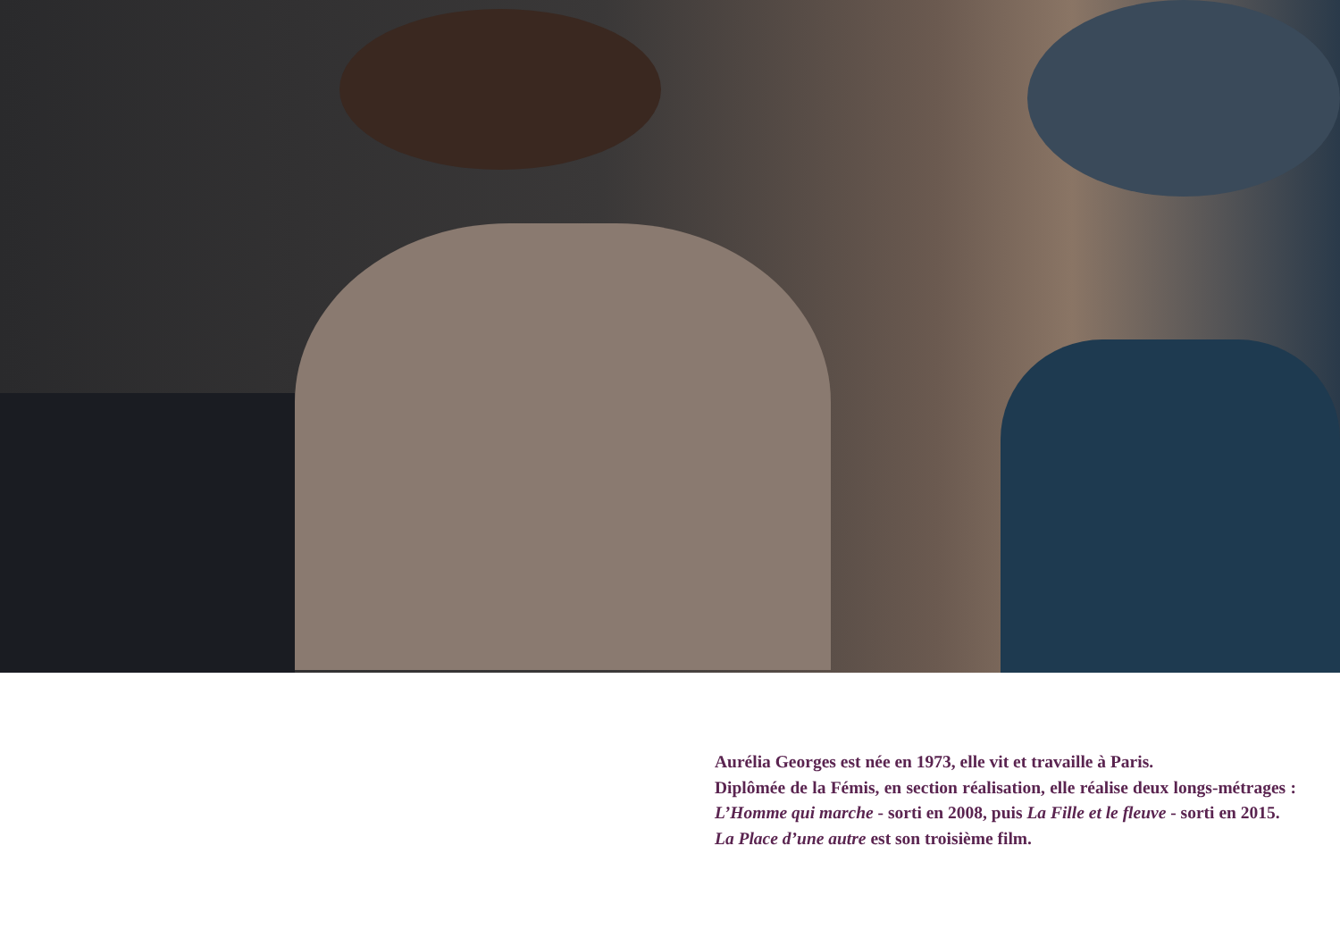Aurélia Georges est née en 1973, elle vit et travaille à Paris.
Diplômée de la Fémis, en section réalisation, elle réalise deux longs-métrages : L’Homme qui marche - sorti en 2008, puis La Fille et le fleuve - sorti en 2015.
La Place d’une autre est son troisième film.